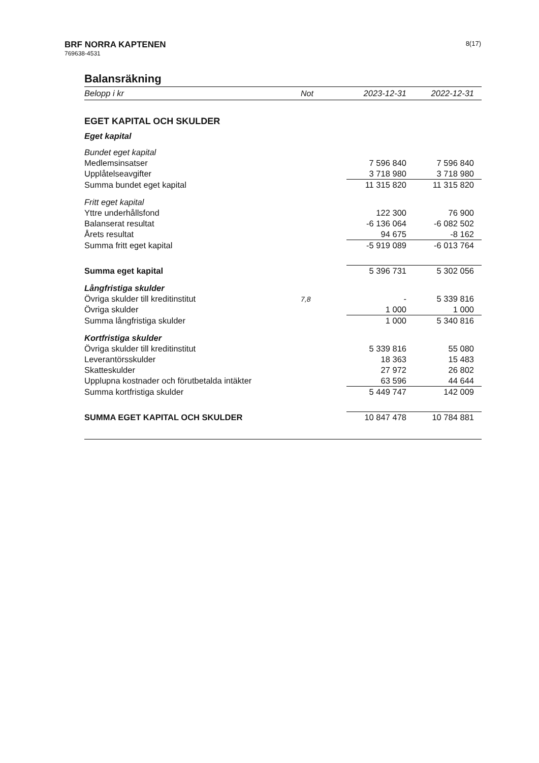BRF NORRA KAPTENEN
769638-4531
8(17)
Balansräkning
| Belopp i kr | Not | 2023-12-31 | 2022-12-31 |
| --- | --- | --- | --- |
| EGET KAPITAL OCH SKULDER | | | |
| Eget kapital | | | |
| Bundet eget kapital | | | |
| Medlemsinsatser | | 7 596 840 | 7 596 840 |
| Upplåtelseavgifter | | 3 718 980 | 3 718 980 |
| Summa bundet eget kapital | | 11 315 820 | 11 315 820 |
| Fritt eget kapital | | | |
| Yttre underhållsfond | | 122 300 | 76 900 |
| Balanserat resultat | | -6 136 064 | -6 082 502 |
| Årets resultat | | 94 675 | -8 162 |
| Summa fritt eget kapital | | -5 919 089 | -6 013 764 |
| Summa eget kapital | | 5 396 731 | 5 302 056 |
| Långfristiga skulder | | | |
| Övriga skulder till kreditinstitut | 7,8 | - | 5 339 816 |
| Övriga skulder | | 1 000 | 1 000 |
| Summa långfristiga skulder | | 1 000 | 5 340 816 |
| Kortfristiga skulder | | | |
| Övriga skulder till kreditinstitut | | 5 339 816 | 55 080 |
| Leverantörsskulder | | 18 363 | 15 483 |
| Skatteskulder | | 27 972 | 26 802 |
| Upplupna kostnader och förutbetalda intäkter | | 63 596 | 44 644 |
| Summa kortfristiga skulder | | 5 449 747 | 142 009 |
| SUMMA EGET KAPITAL OCH SKULDER | | 10 847 478 | 10 784 881 |